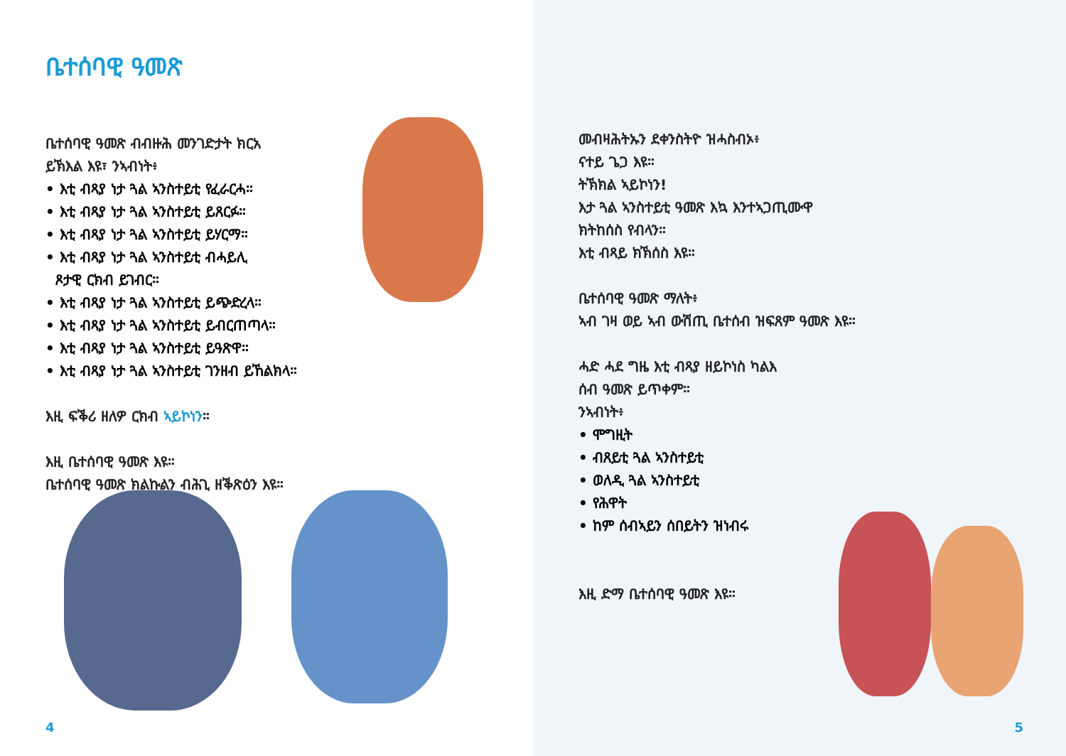ቤተሰባዊ ዓመጽ
ቤተሰባዊ ዓመጽ ብብዙሕ መንገድታት ክርአ
ይኽእል እዩ፣ ንኣብነት፥
• እቲ ብጻያ ነታ ጓል ኣንስተይቲ የፈራርሓ።
• እቲ ብጻያ ነታ ጓል ኣንስተይቲ ይጸርፉ።
• እቲ ብጻያ ነታ ጓል ኣንስተይቲ ይሃርማ።
• እቲ ብጻያ ነታ ጓል ኣንስተይቲ ብሓይሊ
ጾታዊ ርክብ ይገብር።
• እቲ ብጻያ ነታ ጓል ኣንስተይቲ ይጭድረላ።
• እቲ ብጻያ ነታ ጓል ኣንስተይቲ ይብርጠጣላ።
• እቲ ብጻያ ነታ ጓል ኣንስተይቲ ይዓጽዋ።
• እቲ ብጻያ ነታ ጓል ኣንስተይቲ ገንዘብ ይኸልክላ።
እዚ ፍቕሪ ዘለዎ ርክብ ኣይኮነን።
እዚ ቤተሰባዊ ዓመጽ እዩ።
ቤተሰባዊ ዓመጽ ክልኩልን ብሕጊ ዘቕጽዕን እዩ።
4
መብዛሕትኡን ደቀንስትዮ ዝሓስብኦ፥
ናተይ ጌጋ እዩ።
ትኽክል ኣይኮነን!
እታ ጓል ኣንስተይቲ ዓመጽ እኳ እንተኣጋጢሙዋ
ክትከሰስ የብላን።
እቲ ብጻይ ክኽሰስ እዩ።
ቤተሰባዊ ዓመጽ ማለት፥
ኣብ ገዛ ወይ ኣብ ውሽጢ ቤተሰብ ዝፍጸም ዓመጽ እዩ።
ሓድ ሓደ ግዜ እቲ ብጻያ ዘይኮነስ ካልእ
ሰብ ዓመጽ ይጥቀም።
ንኣብነት፥
• ሞግዚት
• ብጸይቲ ጓል ኣንስተይቲ
• ወለዲ ጓል ኣንስተይቲ
• የሕዋት
• ከም ሰብኣይን ሰበይትን ዝነብሩ
እዚ ድማ ቤተሰባዊ ዓመጽ እዩ።
5